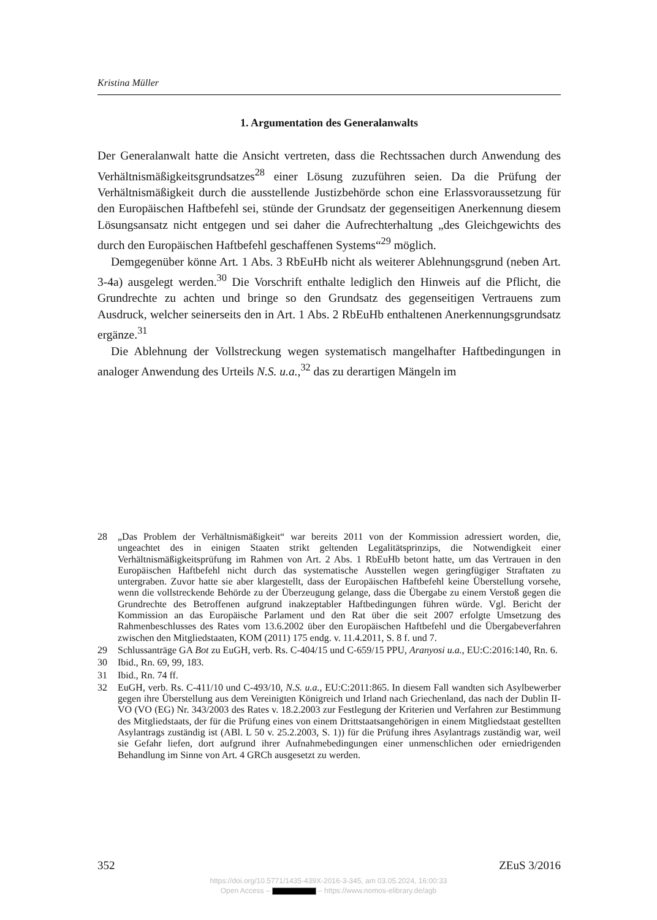Kristina Müller
1. Argumentation des Generalanwalts
Der Generalanwalt hatte die Ansicht vertreten, dass die Rechtssachen durch Anwendung des Verhältnismäßigkeitsgrundsatzes<sup>28</sup> einer Lösung zuzuführen seien. Da die Prüfung der Verhältnismäßigkeit durch die ausstellende Justizbehörde schon eine Erlassvoraussetzung für den Europäischen Haftbefehl sei, stünde der Grundsatz der gegenseitigen Anerkennung diesem Lösungsansatz nicht entgegen und sei daher die Aufrechterhaltung „des Gleichgewichts des durch den Europäischen Haftbefehl geschaffenen Systems“<sup>29</sup> möglich.
Demgegenüber könne Art. 1 Abs. 3 RbEuHb nicht als weiterer Ablehnungsgrund (neben Art. 3-4a) ausgelegt werden.<sup>30</sup> Die Vorschrift enthalte lediglich den Hinweis auf die Pflicht, die Grundrechte zu achten und bringe so den Grundsatz des gegenseitigen Vertrauens zum Ausdruck, welcher seinerseits den in Art. 1 Abs. 2 RbEuHb enthaltenen Anerkennungsgrundsatz ergänze.<sup>31</sup>
Die Ablehnung der Vollstreckung wegen systematisch mangelhafter Haftbedingungen in analoger Anwendung des Urteils N.S. u.a.,<sup>32</sup> das zu derartigen Mängeln im
28 „Das Problem der Verhältnismäßigkeit“ war bereits 2011 von der Kommission adressiert worden, die, ungeachtet des in einigen Staaten strikt geltenden Legalitätsprinzips, die Notwendigkeit einer Verhältnismäßigkeitsprüfung im Rahmen von Art. 2 Abs. 1 RbEuHb betont hatte, um das Vertrauen in den Europäischen Haftbefehl nicht durch das systematische Ausstellen wegen geringfügiger Straftaten zu untergraben. Zuvor hatte sie aber klargestellt, dass der Europäischen Haftbefehl keine Überstellung vorsehe, wenn die vollstreckende Behörde zu der Überzeugung gelange, dass die Übergabe zu einem Verstoß gegen die Grundrechte des Betroffenen aufgrund inakzeptabler Haftbedingungen führen würde. Vgl. Bericht der Kommission an das Europäische Parlament und den Rat über die seit 2007 erfolgte Umsetzung des Rahmenbeschlusses des Rates vom 13.6.2002 über den Europäischen Haftbefehl und die Übergabeverfahren zwischen den Mitgliedstaaten, KOM (2011) 175 endg. v. 11.4.2011, S. 8 f. und 7.
29 Schlussanträge GA Bot zu EuGH, verb. Rs. C-404/15 und C-659/15 PPU, Aranyosi u.a., EU:C:2016:140, Rn. 6.
30 Ibid., Rn. 69, 99, 183.
31 Ibid., Rn. 74 ff.
32 EuGH, verb. Rs. C-411/10 und C-493/10, N.S. u.a., EU:C:2011:865. In diesem Fall wandten sich Asylbewerber gegen ihre Überstellung aus dem Vereinigten Königreich und Irland nach Griechenland, das nach der Dublin II-VO (VO (EG) Nr. 343/2003 des Rates v. 18.2.2003 zur Festlegung der Kriterien und Verfahren zur Bestimmung des Mitgliedstaats, der für die Prüfung eines von einem Drittstaatsangehörigen in einem Mitgliedstaat gestellten Asylantrags zuständig ist (ABl. L 50 v. 25.2.2003, S. 1)) für die Prüfung ihres Asylantrags zuständig war, weil sie Gefahr liefen, dort aufgrund ihrer Aufnahmebedingungen einer unmenschlichen oder erniedrigenden Behandlung im Sinne von Art. 4 GRCh ausgesetzt zu werden.
352 ZEuS 3/2016
https://doi.org/10.5771/1435-439X-2016-3-345, am 03.05.2024, 16:00:33
Open Access – – https://www.nomos-elibrary.de/agb